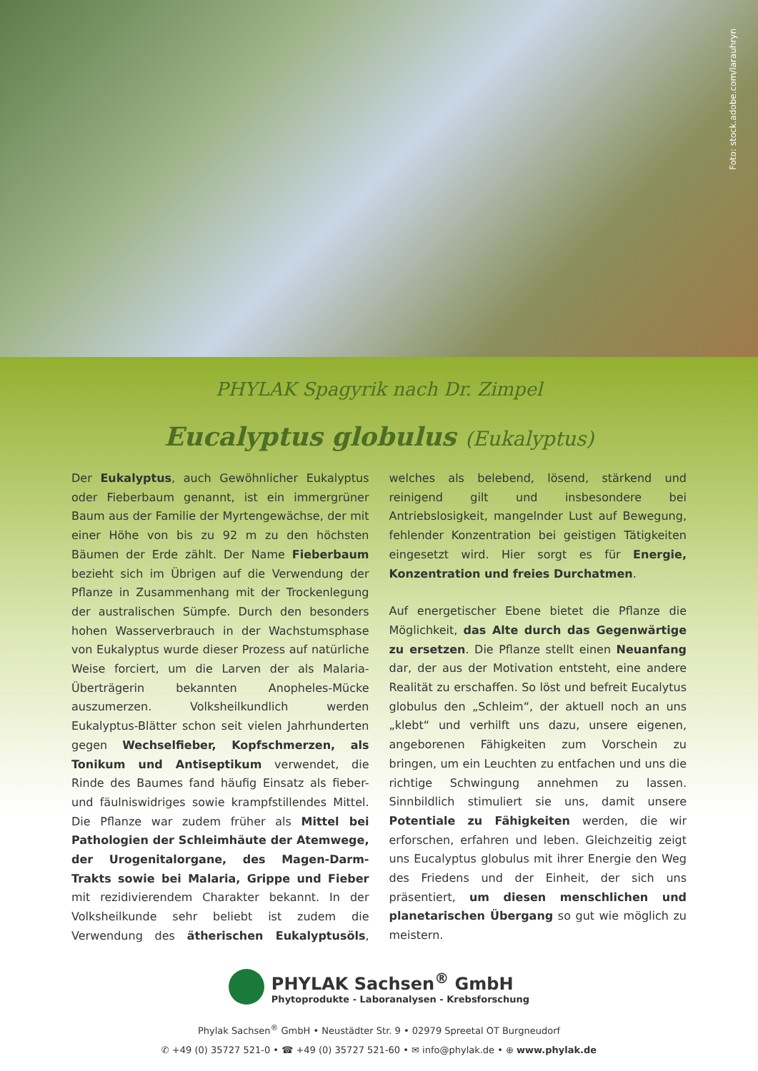Foto: stock.adobe.com/larauhryn
PHYLAK Spagyrik nach Dr. Zimpel
Eucalyptus globulus (Eukalyptus)
Der Eukalyptus, auch Gewöhnlicher Eukalyptus oder Fieberbaum genannt, ist ein immergrüner Baum aus der Familie der Myrtengewächse, der mit einer Höhe von bis zu 92 m zu den höchsten Bäumen der Erde zählt. Der Name Fieberbaum bezieht sich im Übrigen auf die Verwendung der Pflanze in Zusammenhang mit der Trockenlegung der australischen Sümpfe. Durch den besonders hohen Wasserverbrauch in der Wachstumsphase von Eukalyptus wurde dieser Prozess auf natürliche Weise forciert, um die Larven der als Malaria-Überträgerin bekannten Anopheles-Mücke auszumerzen. Volksheilkundlich werden Eukalyptus-Blätter schon seit vielen Jahrhunderten gegen Wechselfieber, Kopfschmerzen, als Tonikum und Antiseptikum verwendet, die Rinde des Baumes fand häufig Einsatz als fieber- und fäulniswidriges sowie krampfstillendes Mittel. Die Pflanze war zudem früher als Mittel bei Pathologien der Schleimhäute der Atemwege, der Urogenitalorgane, des Magen-Darm-Trakts sowie bei Malaria, Grippe und Fieber mit rezidivierendem Charakter bekannt. In der Volksheilkunde sehr beliebt ist zudem die Verwendung des ätherischen Eukalyptusöls, welches als belebend, lösend, stärkend und reinigend gilt und insbesondere bei Antriebslosigkeit, mangelnder Lust auf Bewegung, fehlender Konzentration bei geistigen Tätigkeiten eingesetzt wird. Hier sorgt es für Energie, Konzentration und freies Durchatmen.
Auf energetischer Ebene bietet die Pflanze die Möglichkeit, das Alte durch das Gegenwärtige zu ersetzen. Die Pflanze stellt einen Neuanfang dar, der aus der Motivation entsteht, eine andere Realität zu erschaffen. So löst und befreit Eucalytus globulus den „Schleim“, der aktuell noch an uns „klebt“ und verhilft uns dazu, unsere eigenen, angeborenen Fähigkeiten zum Vorschein zu bringen, um ein Leuchten zu entfachen und uns die richtige Schwingung annehmen zu lassen. Sinnbildlich stimuliert sie uns, damit unsere Potentiale zu Fähigkeiten werden, die wir erforschen, erfahren und leben. Gleichzeitig zeigt uns Eucalyptus globulus mit ihrer Energie den Weg des Friedens und der Einheit, der sich uns präsentiert, um diesen menschlichen und planetarischen Übergang so gut wie möglich zu meistern.
PHYLAK Sachsen<sup>®</sup> GmbH Phytoprodukte - Laboranalysen - Krebsforschung
Phylak Sachsen<sup>®</sup> GmbH • Neustädter Str. 9 • 02979 Spreetal OT Burgneudorf
✆ +49 (0) 35727 521-0 • ☎ +49 (0) 35727 521-60 • ✉ info@phylak.de • ⊕ www.phylak.de